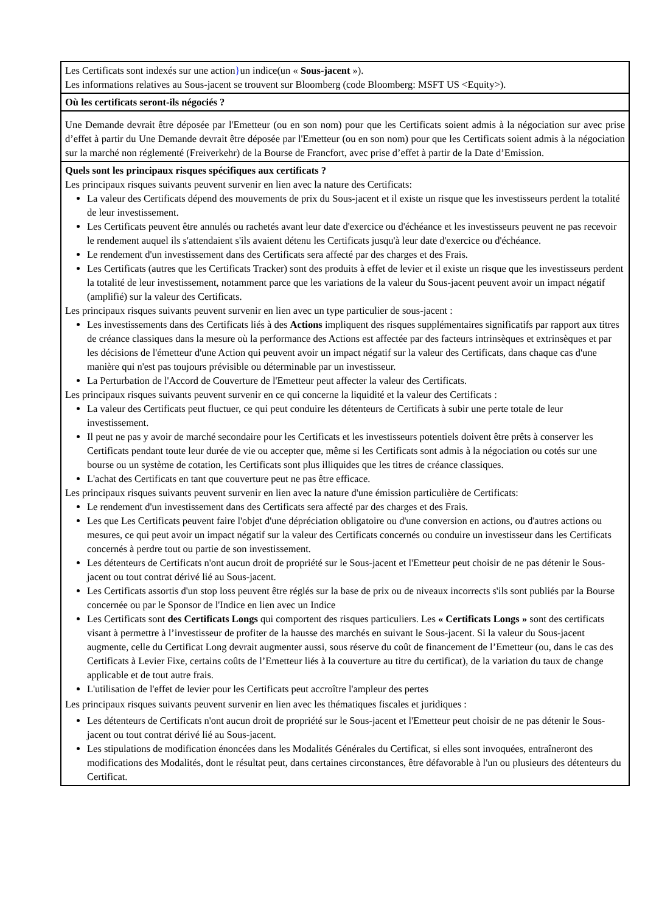| Les Certificats sont indexés sur une action } un indice(un « Sous-jacent »). Les informations relatives au Sous-jacent se trouvent sur Bloomberg (code Bloomberg: MSFT US <Equity>). |
| Où les certificats seront-ils négociés ? |
| Une Demande devrait être déposée par l'Emetteur (ou en son nom) pour que les Certificats soient admis à la négociation sur avec prise d’effet à partir du Une Demande devrait être déposée par l'Emetteur (ou en son nom) pour que les Certificats soient admis à la négociation sur la marché non réglementé (Freiverkehr) de la Bourse de Francfort, avec prise d’effet à partir de la Date d’Emission. |
| Quels sont les principaux risques spécifiques aux certificats ? Les principaux risques suivants peuvent survenir en lien avec la nature des Certificats: La valeur des Certificats dépend des mouvements de prix du Sous-jacent et il existe un risque que les investisseurs perdent la totalité de leur investissement. Les Certificats peuvent être annulés ou rachetés avant leur date d'exercice ou d'échéance et les investisseurs peuvent ne pas recevoir le rendement auquel ils s'attendaient s'ils avaient détenu les Certificats jusqu'à leur date d'exercice ou d'échéance. Le rendement d'un investissement dans des Certificats sera affecté par des charges et des Frais. Les Certificats (autres que les Certificats Tracker) sont des produits à effet de levier et il existe un risque que les investisseurs perdent la totalité de leur investissement, notamment parce que les variations de la valeur du Sous-jacent peuvent avoir un impact négatif (amplifié) sur la valeur des Certificats. Les principaux risques suivants peuvent survenir en lien avec un type particulier de sous-jacent : Les investissements dans des Certificats liés à des Actions impliquent des risques supplémentaires significatifs par rapport aux titres de créance classiques dans la mesure où la performance des Actions est affectée par des facteurs intrinsèques et extrinsèques et par les décisions de l'émetteur d'une Action qui peuvent avoir un impact négatif sur la valeur des Certificats, dans chaque cas d'une manière qui n'est pas toujours prévisible ou déterminable par un investisseur. La Perturbation de l'Accord de Couverture de l'Emetteur peut affecter la valeur des Certificats. Les principaux risques suivants peuvent survenir en ce qui concerne la liquidité et la valeur des Certificats : La valeur des Certificats peut fluctuer, ce qui peut conduire les détenteurs de Certificats à subir une perte totale de leur investissement. Il peut ne pas y avoir de marché secondaire pour les Certificats et les investisseurs potentiels doivent être prêts à conserver les Certificats pendant toute leur durée de vie ou accepter que, même si les Certificats sont admis à la négociation ou cotés sur une bourse ou un système de cotation, les Certificats sont plus illiquides que les titres de créance classiques. L'achat des Certificats en tant que couverture peut ne pas être efficace. Les principaux risques suivants peuvent survenir en lien avec la nature d'une émission particulière de Certificats: Le rendement d'un investissement dans des Certificats sera affecté par des charges et des Frais. Les que Les Certificats peuvent faire l'objet d'une dépréciation obligatoire ou d'une conversion en actions, ou d'autres actions ou mesures, ce qui peut avoir un impact négatif sur la valeur des Certificats concernés ou conduire un investisseur dans les Certificats concernés à perdre tout ou partie de son investissement. Les détenteurs de Certificats n'ont aucun droit de propriété sur le Sous-jacent et l'Emetteur peut choisir de ne pas détenir le Sous-jacent ou tout contrat dérivé lié au Sous-jacent. Les Certificats assortis d'un stop loss peuvent être réglés sur la base de prix ou de niveaux incorrects s'ils sont publiés par la Bourse concernée ou par le Sponsor de l'Indice en lien avec un Indice Les Certificats sont des Certificats Longs qui comportent des risques particuliers. Les « Certificats Longs » sont des certificats visant à permettre à l’investisseur de profiter de la hausse des marchés en suivant le Sous-jacent. Si la valeur du Sous-jacent augmente, celle du Certificat Long devrait augmenter aussi, sous réserve du coût de financement de l’Emetteur (ou, dans le cas des Certificats à Levier Fixe, certains coûts de l’Emetteur liés à la couverture au titre du certificat), de la variation du taux de change applicable et de tout autre frais. L'utilisation de l'effet de levier pour les Certificats peut accroître l'ampleur des pertes Les principaux risques suivants peuvent survenir en lien avec les thématiques fiscales et juridiques : Les détenteurs de Certificats n'ont aucun droit de propriété sur le Sous-jacent et l'Emetteur peut choisir de ne pas détenir le Sous-jacent ou tout contrat dérivé lié au Sous-jacent. Les stipulations de modification énoncées dans les Modalités Générales du Certificat, si elles sont invoquées, entraîneront des modifications des Modalités, dont le résultat peut, dans certaines circonstances, être défavorable à l'un ou plusieurs des détenteurs du Certificat. |